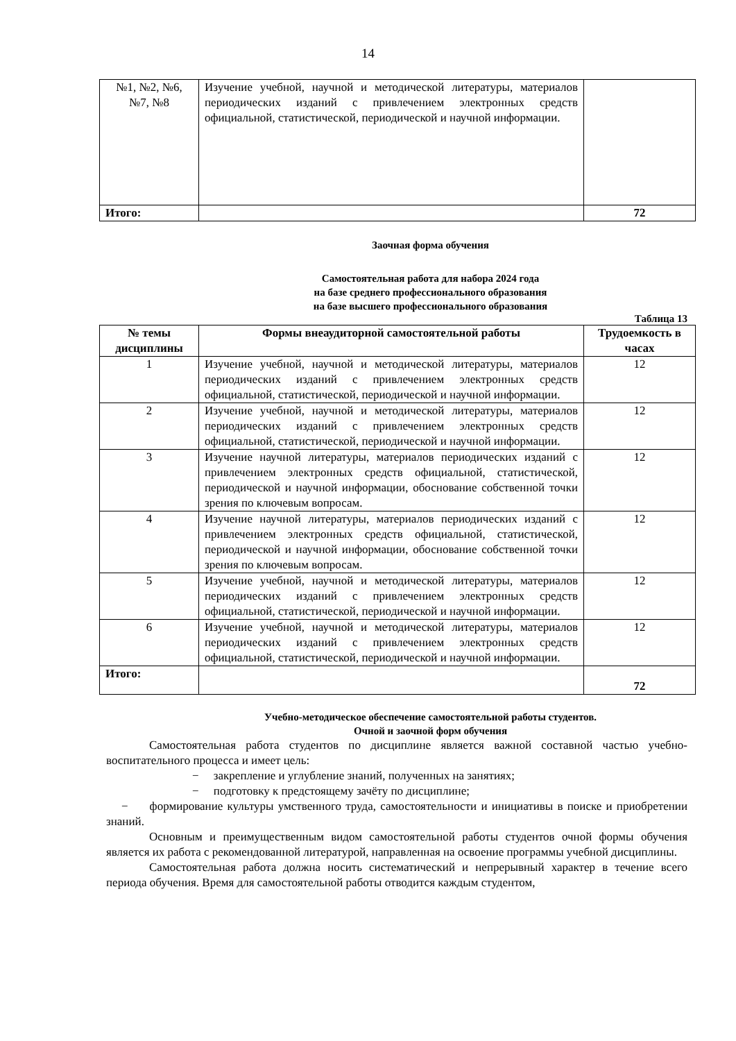14
| №1, №2, №6, №7, №8 | Изучение учебной, научной и методической литературы, материалов периодических изданий с привлечением электронных средств официальной, статистической, периодической и научной информации. | |
| Итого: | | 72 |
Заочная форма обучения
Самостоятельная работа для набора 2024 года
на базе среднего профессионального образования
на базе высшего профессионального образования
Таблица 13
| № темы дисциплины | Формы внеаудиторной самостоятельной работы | Трудоемкость в часах |
| --- | --- | --- |
| 1 | Изучение учебной, научной и методической литературы, материалов периодических изданий с привлечением электронных средств официальной, статистической, периодической и научной информации. | 12 |
| 2 | Изучение учебной, научной и методической литературы, материалов периодических изданий с привлечением электронных средств официальной, статистической, периодической и научной информации. | 12 |
| 3 | Изучение научной литературы, материалов периодических изданий с привлечением электронных средств официальной, статистической, периодической и научной информации, обоснование собственной точки зрения по ключевым вопросам. | 12 |
| 4 | Изучение научной литературы, материалов периодических изданий с привлечением электронных средств официальной, статистической, периодической и научной информации, обоснование собственной точки зрения по ключевым вопросам. | 12 |
| 5 | Изучение учебной, научной и методической литературы, материалов периодических изданий с привлечением электронных средств официальной, статистической, периодической и научной информации. | 12 |
| 6 | Изучение учебной, научной и методической литературы, материалов периодических изданий с привлечением электронных средств официальной, статистической, периодической и научной информации. | 12 |
| Итого: | | 72 |
Учебно-методическое обеспечение самостоятельной работы студентов.
Очной и заочной форм обучения
Самостоятельная работа студентов по дисциплине является важной составной частью учебно-воспитательного процесса и имеет цель:
− закрепление и углубление знаний, полученных на занятиях;
− подготовку к предстоящему зачёту по дисциплине;
− формирование культуры умственного труда, самостоятельности и инициативы в поиске и приобретении знаний.
Основным и преимущественным видом самостоятельной работы студентов очной формы обучения является их работа с рекомендованной литературой, направленная на освоение программы учебной дисциплины.
Самостоятельная работа должна носить систематический и непрерывный характер в течение всего периода обучения. Время для самостоятельной работы отводится каждым студентом,